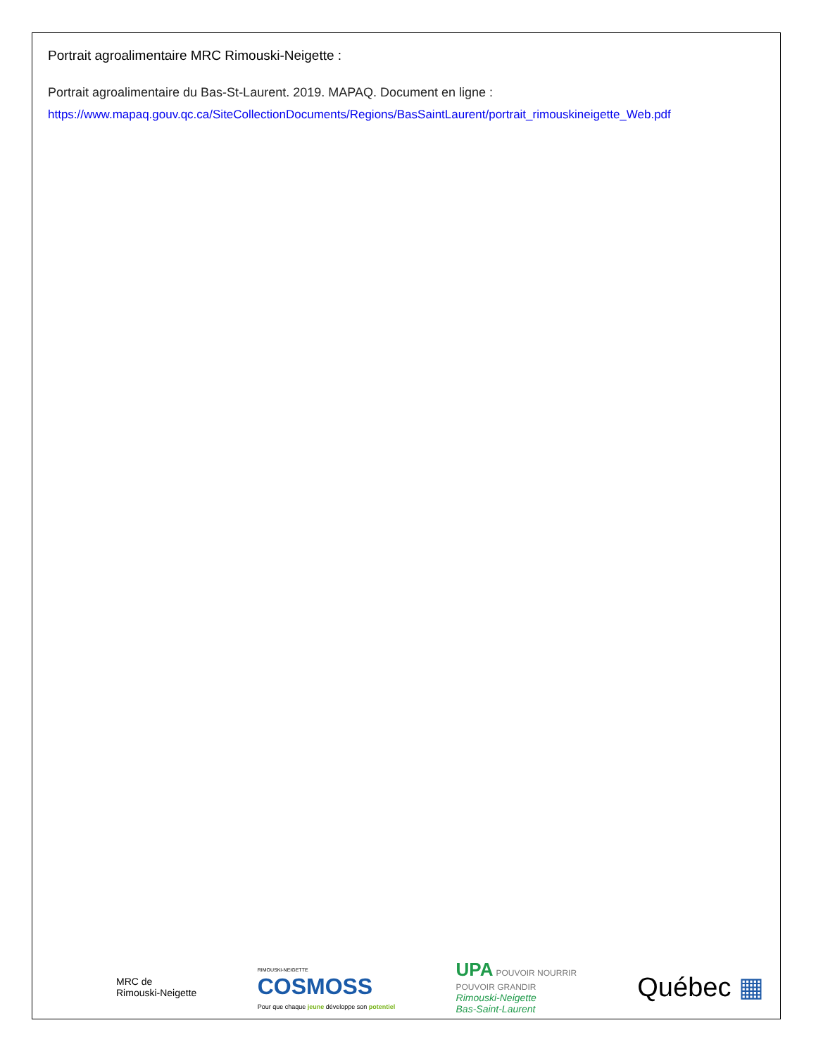Portrait agroalimentaire MRC Rimouski-Neigette :
Portrait agroalimentaire du Bas-St-Laurent. 2019. MAPAQ. Document en ligne :
https://www.mapaq.gouv.qc.ca/SiteCollectionDocuments/Regions/BasSaintLaurent/portrait_rimouskineigette_Web.pdf
MRC de
Rimouski-Neigette
RIMOUSKI-NEIGETTE
COSMOSS
Pour que chaque jeune développe son potentiel
UPA POUVOIR NOURRIR
POUVOIR GRANDIR
Rimouski-Neigette
Bas-Saint-Laurent
Québec ▦